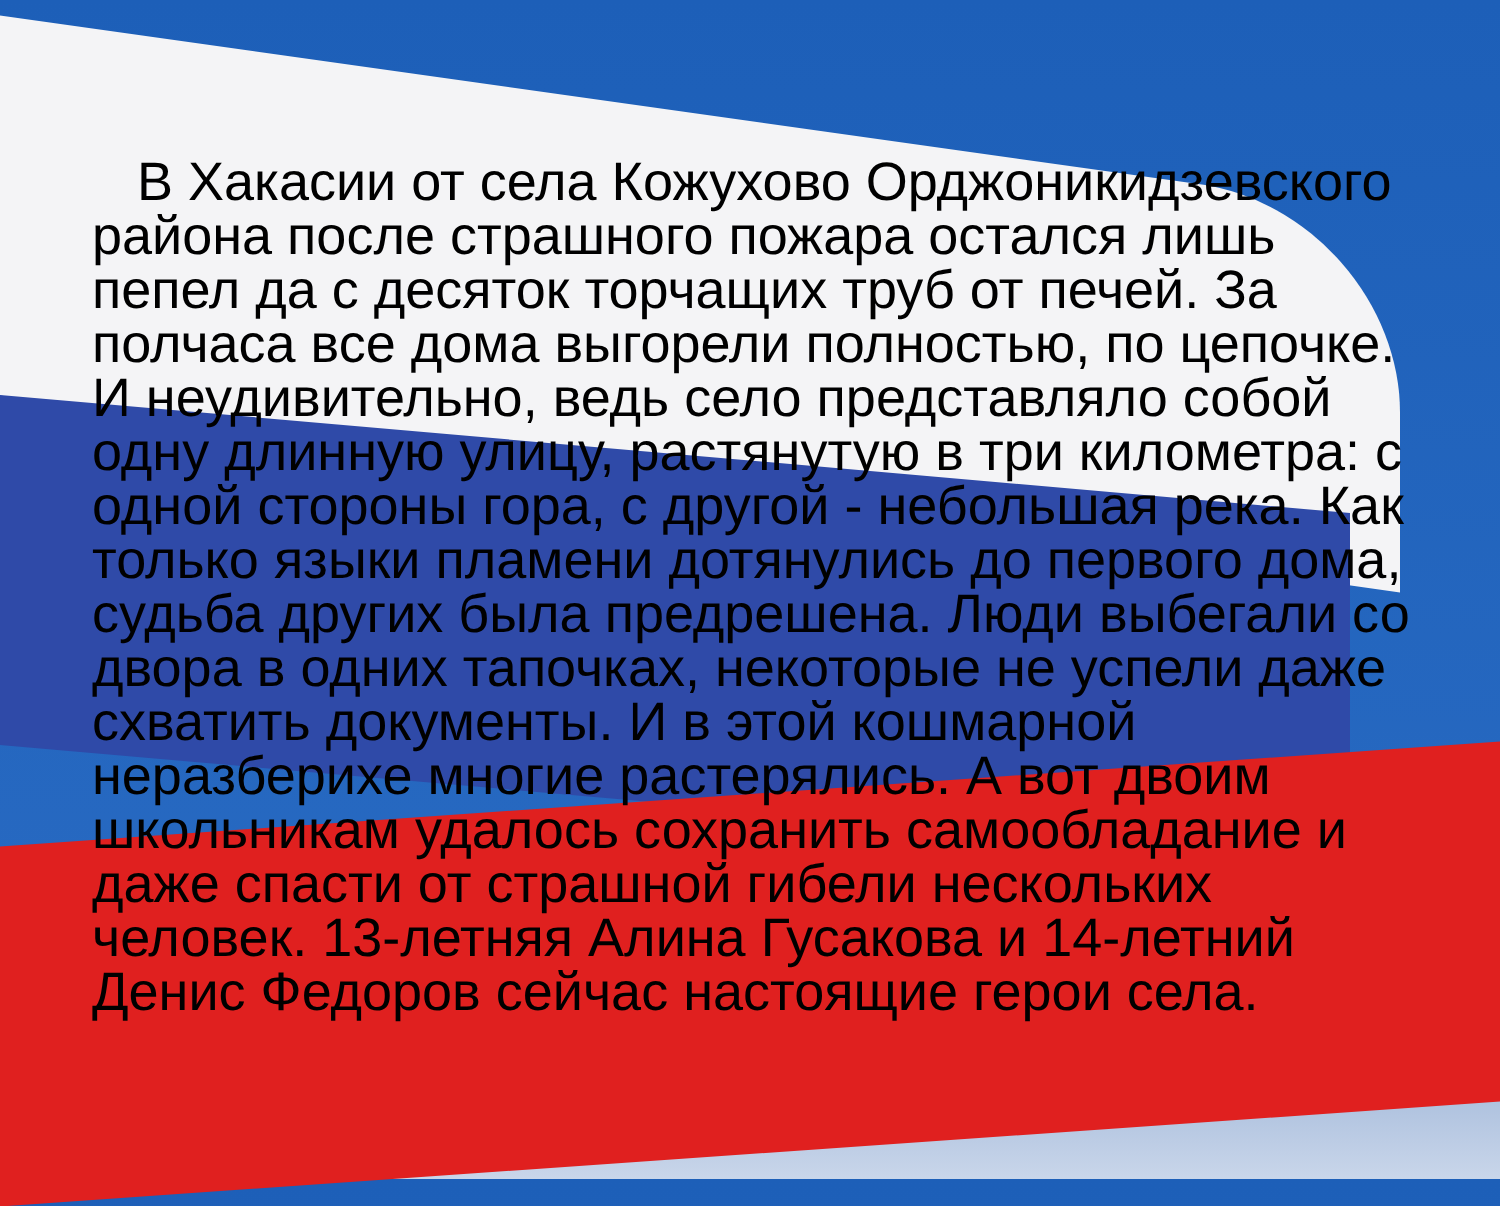В Хакасии от села Кожухово Орджоникидзевского района после страшного пожара остался лишь пепел да с десяток торчащих труб от печей. За полчаса все дома выгорели полностью, по цепочке. И неудивительно, ведь село представляло собой одну длинную улицу, растянутую в три километра: с одной стороны гора, с другой - небольшая река. Как только языки пламени дотянулись до первого дома, судьба других была предрешена. Люди выбегали со двора в одних тапочках, некоторые не успели даже схватить документы. И в этой кошмарной неразберихе многие растерялись. А вот двоим школьникам удалось сохранить самообладание и даже спасти от страшной гибели нескольких человек. 13-летняя Алина Гусакова и 14-летний Денис Федоров сейчас настоящие герои села.